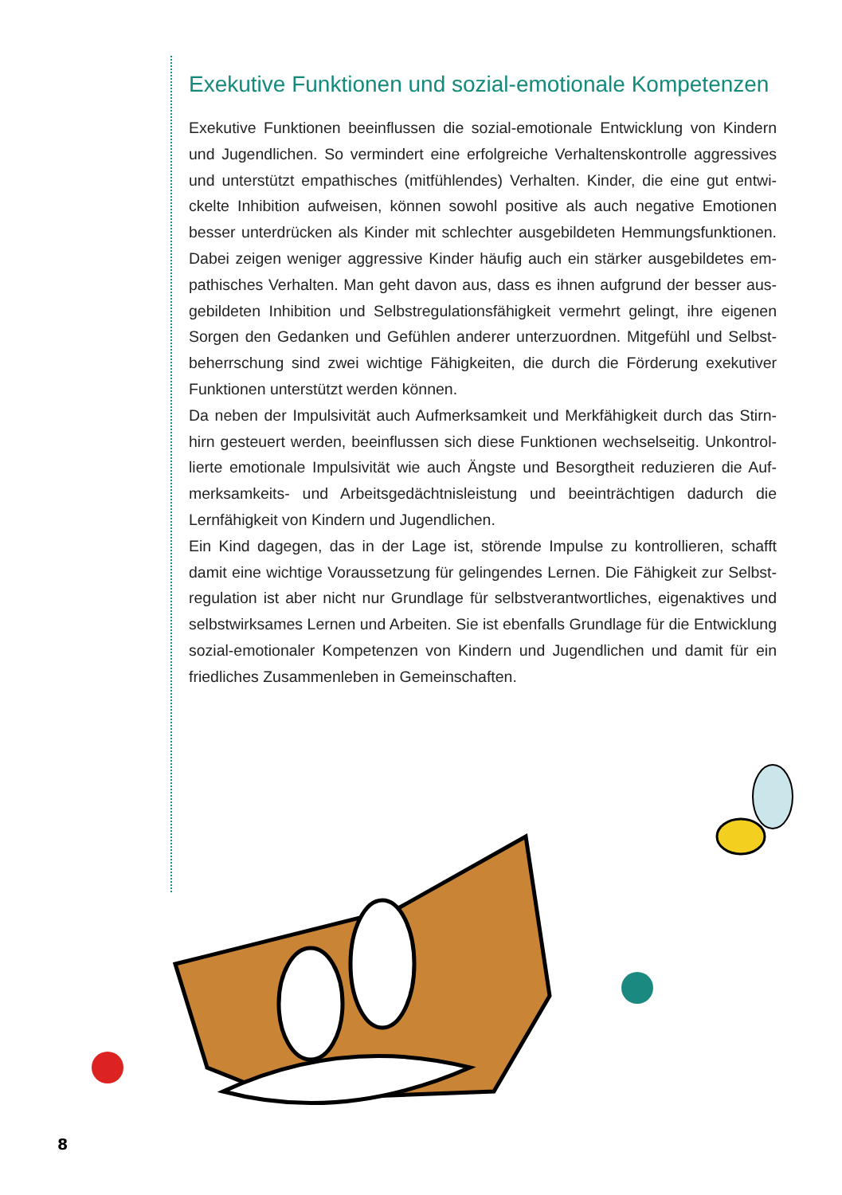Exekutive Funktionen und sozial-emotionale Kompetenzen
Exekutive Funktionen beeinflussen die sozial-emotionale Entwicklung von Kindern und Jugendlichen. So vermindert eine erfolgreiche Verhaltenskontrolle aggressives und unterstützt empathisches (mitfühlendes) Verhalten. Kinder, die eine gut entwi­ckelte Inhibition aufweisen, können sowohl positive als auch negative Emotionen besser unterdrücken als Kinder mit schlechter ausgebildeten Hemmungsfunktionen. Dabei zeigen weniger aggressive Kinder häufig auch ein stärker ausgebildetes em­pathisches Verhalten. Man geht davon aus, dass es ihnen aufgrund der besser aus­gebildeten Inhibition und Selbstregulationsfähigkeit vermehrt gelingt, ihre eigenen Sorgen den Gedanken und Gefühlen anderer unterzuordnen. Mitgefühl und Selbst­beherrschung sind zwei wichtige Fähigkeiten, die durch die Förderung exekutiver Funktionen unterstützt werden können.
Da neben der Impulsivität auch Aufmerksamkeit und Merkfähigkeit durch das Stirn­hirn gesteuert werden, beeinflussen sich diese Funktionen wechselseitig. Unkontrol­lierte emotionale Impulsivität wie auch Ängste und Besorgtheit reduzieren die Auf­merksamkeits- und Arbeitsgedächtnisleistung und beeinträchtigen dadurch die Lernfähigkeit von Kindern und Jugendlichen.
Ein Kind dagegen, das in der Lage ist, störende Impulse zu kontrollieren, schafft damit eine wichtige Voraussetzung für gelingendes Lernen. Die Fähigkeit zur Selbst­regulation ist aber nicht nur Grundlage für selbstverantwortliches, eigenaktives und selbstwirksames Lernen und Arbeiten. Sie ist ebenfalls Grundlage für die Entwick­lung sozial-emotionaler Kompetenzen von Kindern und Jugendlichen und damit für ein friedliches Zusammenleben in Gemeinschaften.
8